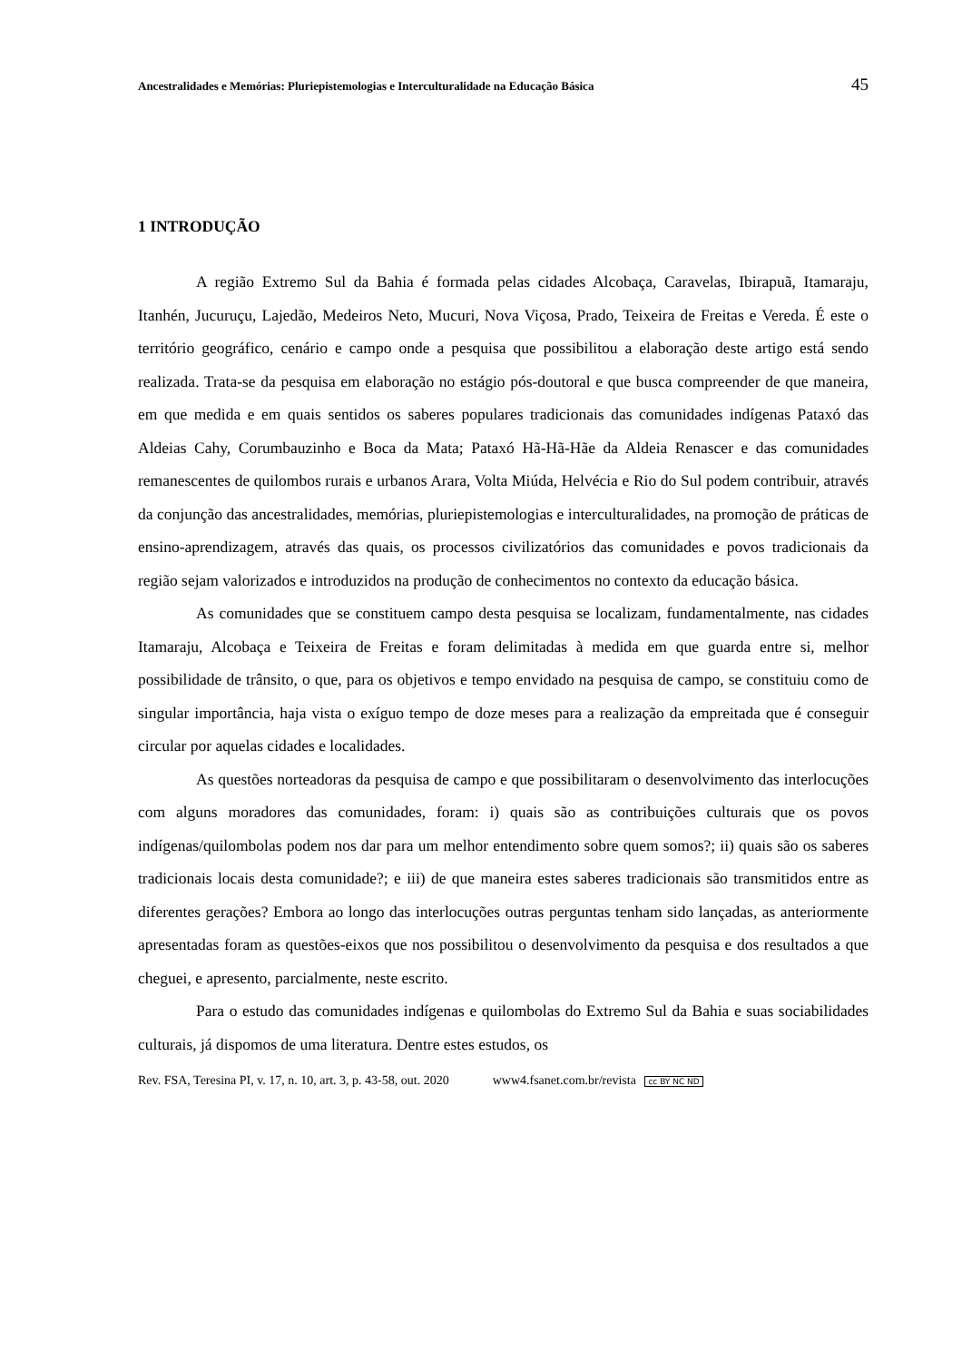Ancestralidades e Memórias: Pluriepistemologias e Interculturalidade na Educação Básica 45
1 INTRODUÇÃO
A região Extremo Sul da Bahia é formada pelas cidades Alcobaça, Caravelas, Ibirapuã, Itamaraju, Itanhén, Jucuruçu, Lajedão, Medeiros Neto, Mucuri, Nova Viçosa, Prado, Teixeira de Freitas e Vereda. É este o território geográfico, cenário e campo onde a pesquisa que possibilitou a elaboração deste artigo está sendo realizada. Trata-se da pesquisa em elaboração no estágio pós-doutoral e que busca compreender de que maneira, em que medida e em quais sentidos os saberes populares tradicionais das comunidades indígenas Pataxó das Aldeias Cahy, Corumbauzinho e Boca da Mata; Pataxó Hã-Hã-Hãe da Aldeia Renascer e das comunidades remanescentes de quilombos rurais e urbanos Arara, Volta Miúda, Helvécia e Rio do Sul podem contribuir, através da conjunção das ancestralidades, memórias, pluriepistemologias e interculturalidades, na promoção de práticas de ensino-aprendizagem, através das quais, os processos civilizatórios das comunidades e povos tradicionais da região sejam valorizados e introduzidos na produção de conhecimentos no contexto da educação básica.
As comunidades que se constituem campo desta pesquisa se localizam, fundamentalmente, nas cidades Itamaraju, Alcobaça e Teixeira de Freitas e foram delimitadas à medida em que guarda entre si, melhor possibilidade de trânsito, o que, para os objetivos e tempo envidado na pesquisa de campo, se constituiu como de singular importância, haja vista o exíguo tempo de doze meses para a realização da empreitada que é conseguir circular por aquelas cidades e localidades.
As questões norteadoras da pesquisa de campo e que possibilitaram o desenvolvimento das interlocuções com alguns moradores das comunidades, foram: i) quais são as contribuições culturais que os povos indígenas/quilombolas podem nos dar para um melhor entendimento sobre quem somos?; ii) quais são os saberes tradicionais locais desta comunidade?; e iii) de que maneira estes saberes tradicionais são transmitidos entre as diferentes gerações? Embora ao longo das interlocuções outras perguntas tenham sido lançadas, as anteriormente apresentadas foram as questões-eixos que nos possibilitou o desenvolvimento da pesquisa e dos resultados a que cheguei, e apresento, parcialmente, neste escrito.
Para o estudo das comunidades indígenas e quilombolas do Extremo Sul da Bahia e suas sociabilidades culturais, já dispomos de uma literatura. Dentre estes estudos, os
Rev. FSA, Teresina PI, v. 17, n. 10, art. 3, p. 43-58, out. 2020 www4.fsanet.com.br/revista cc BY NC ND